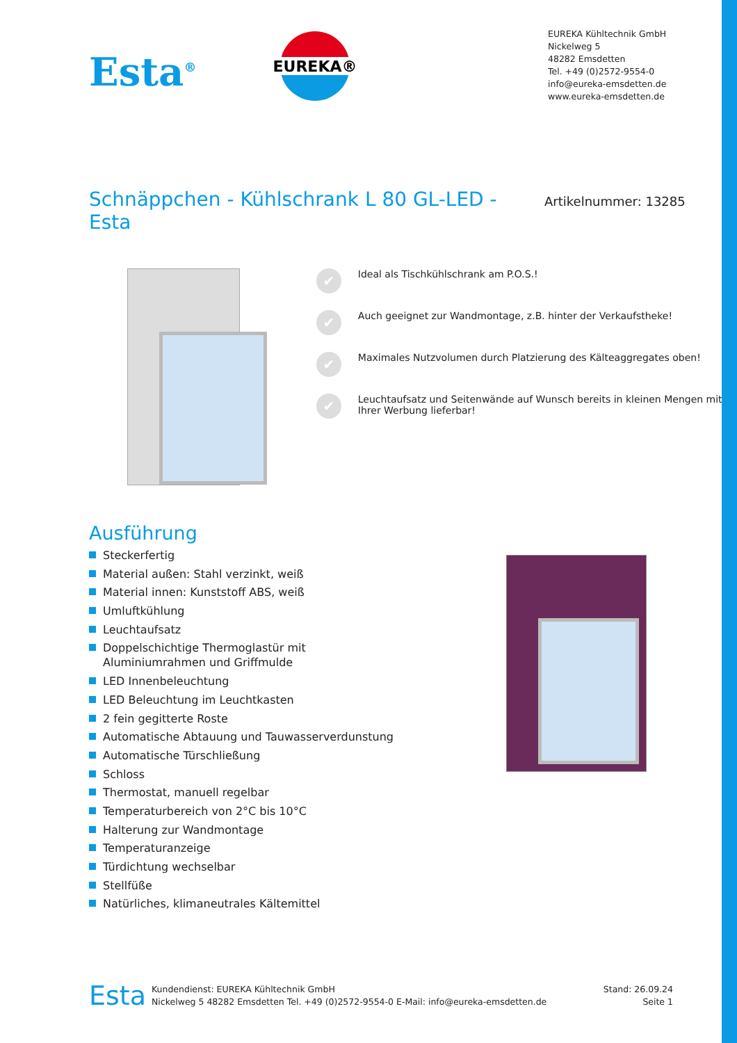Esta<sup>®</sup>
EUREKA®
EUREKA Kühltechnik GmbH
Nickelweg 5
48282 Emsdetten
Tel. +49 (0)2572-9554-0
info@eureka-emsdetten.de
www.eureka-emsdetten.de
Schnäppchen - Kühlschrank L 80 GL-LED - Esta
Artikelnummer: 13285
✔ Ideal als Tischkühlschrank am P.O.S.!
✔ Auch geeignet zur Wandmontage, z.B. hinter der Verkaufstheke!
✔ Maximales Nutzvolumen durch Platzierung des Kälteaggregates oben!
✔ Leuchtaufsatz und Seitenwände auf Wunsch bereits in kleinen Mengen mit Ihrer Werbung lieferbar!
Ausführung
Steckerfertig
Material außen: Stahl verzinkt, weiß
Material innen: Kunststoff ABS, weiß
Umluftkühlung
Leuchtaufsatz
Doppelschichtige Thermoglastür mit Aluminiumrahmen und Griffmulde
LED Innenbeleuchtung
LED Beleuchtung im Leuchtkasten
2 fein gegitterte Roste
Automatische Abtauung und Tauwasserverdunstung
Automatische Türschließung
Schloss
Thermostat, manuell regelbar
Temperaturbereich von 2°C bis 10°C
Halterung zur Wandmontage
Temperaturanzeige
Türdichtung wechselbar
Stellfüße
Natürliches, klimaneutrales Kältemittel
Esta
Kundendienst: EUREKA Kühltechnik GmbH
Nickelweg 5 48282 Emsdetten Tel. +49 (0)2572-9554-0 E-Mail: info@eureka-emsdetten.de
Stand: 26.09.24
Seite 1